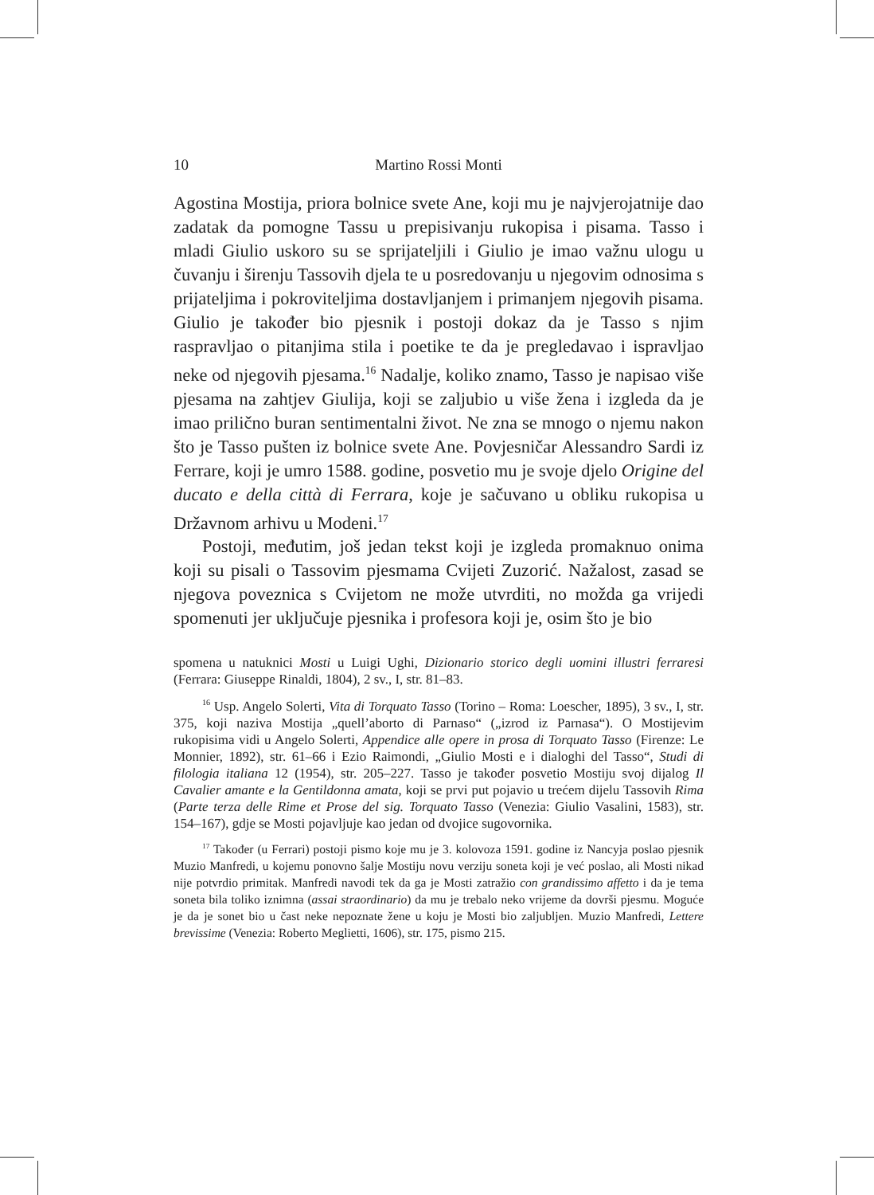10 Martino Rossi Monti
Agostina Mostija, priora bolnice svete Ane, koji mu je najvjerojatnije dao zadatak da pomogne Tassu u prepisivanju rukopisa i pisama. Tasso i mladi Giulio uskoro su se sprijateljili i Giulio je imao važnu ulogu u čuvanju i širenju Tassovih djela te u posredovanju u njegovim odnosima s prijateljima i pokroviteljima dostavljanjem i primanjem njegovih pisama. Giulio je također bio pjesnik i postoji dokaz da je Tasso s njim raspravljao o pitanjima stila i poetike te da je pregledavao i ispravljao neke od njegovih pjesama.<sup>16</sup> Nadalje, koliko znamo, Tasso je napisao više pjesama na zahtjev Giulija, koji se zaljubio u više žena i izgleda da je imao prilično buran sentimentalni život. Ne zna se mnogo o njemu nakon što je Tasso pušten iz bolnice svete Ane. Povjesničar Alessandro Sardi iz Ferrare, koji je umro 1588. godine, posvetio mu je svoje djelo Origine del ducato e della città di Ferrara, koje je sačuvano u obliku rukopisa u Državnom arhivu u Modeni.<sup>17</sup>
Postoji, međutim, još jedan tekst koji je izgleda promaknuo onima koji su pisali o Tassovim pjesmama Cvijeti Zuzorić. Nažalost, zasad se njegova poveznica s Cvijetom ne može utvrditi, no možda ga vrijedi spomenuti jer uključuje pjesnika i profesora koji je, osim što je bio
spomena u natuknici Mosti u Luigi Ughi, Dizionario storico degli uomini illustri ferraresi (Ferrara: Giuseppe Rinaldi, 1804), 2 sv., I, str. 81–83.
<sup>16</sup> Usp. Angelo Solerti, Vita di Torquato Tasso (Torino – Roma: Loescher, 1895), 3 sv., I, str. 375, koji naziva Mostija „quell’aborto di Parnaso“ („izrod iz Parnasa“). O Mostijevim rukopisima vidi u Angelo Solerti, Appendice alle opere in prosa di Torquato Tasso (Firenze: Le Monnier, 1892), str. 61–66 i Ezio Raimondi, „Giulio Mosti e i dialoghi del Tasso“, Studi di filologia italiana 12 (1954), str. 205–227. Tasso je također posvetio Mostiju svoj dijalog Il Cavalier amante e la Gentildonna amata, koji se prvi put pojavio u trećem dijelu Tassovih Rima (Parte terza delle Rime et Prose del sig. Torquato Tasso (Venezia: Giulio Vasalini, 1583), str. 154–167), gdje se Mosti pojavljuje kao jedan od dvojice sugovornika.
<sup>17</sup> Također (u Ferrari) postoji pismo koje mu je 3. kolovoza 1591. godine iz Nancyja poslao pjesnik Muzio Manfredi, u kojemu ponovno šalje Mostiju novu verziju soneta koji je već poslao, ali Mosti nikad nije potvrdio primitak. Manfredi navodi tek da ga je Mosti zatražio con grandissimo affetto i da je tema soneta bila toliko iznimna (assai straordinario) da mu je trebalo neko vrijeme da dovrši pjesmu. Moguće je da je sonet bio u čast neke nepoznate žene u koju je Mosti bio zaljubljen. Muzio Manfredi, Lettere brevissime (Venezia: Roberto Meglietti, 1606), str. 175, pismo 215.